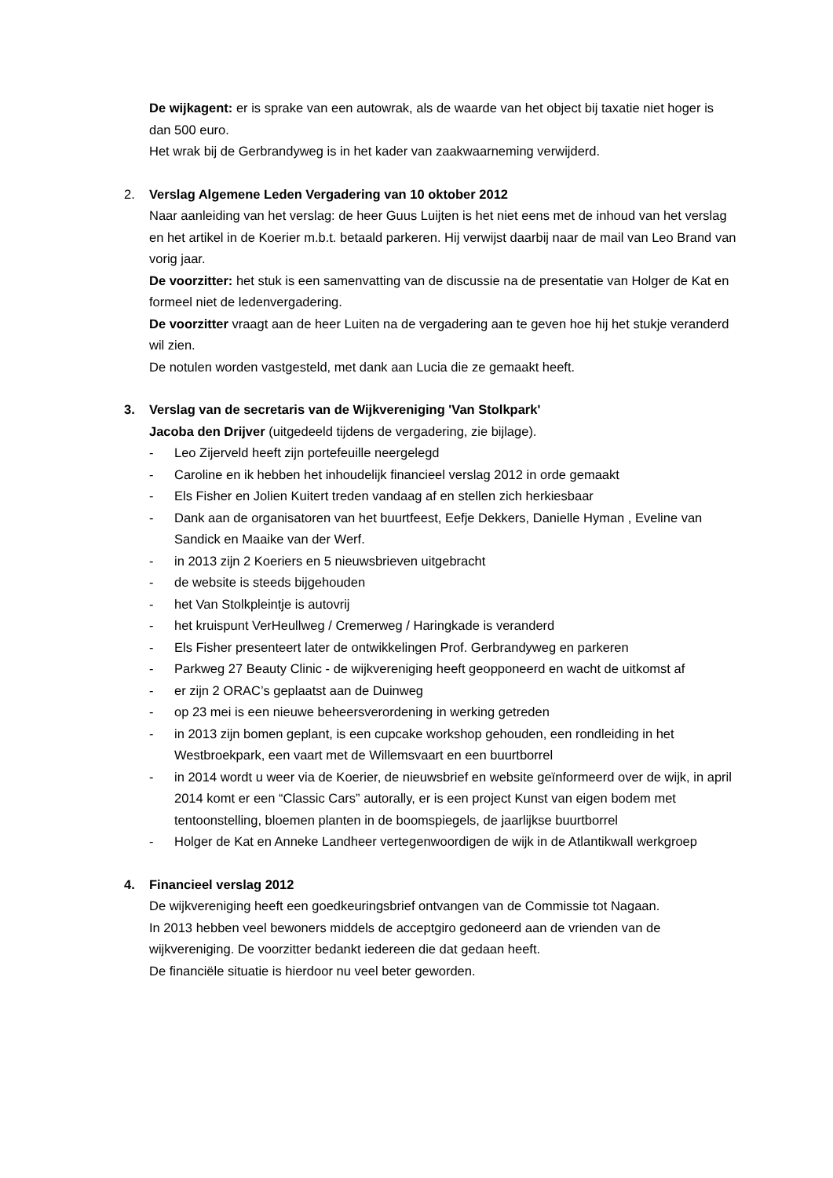De wijkagent: er is sprake van een autowrak, als de waarde van het object bij taxatie niet hoger is dan 500 euro.
Het wrak bij de Gerbrandyweg is in het kader van zaakwaarneming verwijderd.
2. Verslag Algemene Leden Vergadering van 10 oktober 2012
Naar aanleiding van het verslag: de heer Guus Luijten is het niet eens met de inhoud van het verslag en het artikel in de Koerier m.b.t. betaald parkeren. Hij verwijst daarbij naar de mail van Leo Brand van vorig jaar.
De voorzitter: het stuk is een samenvatting van de discussie na de presentatie van Holger de Kat en formeel niet de ledenvergadering.
De voorzitter vraagt aan de heer Luiten na de vergadering aan te geven hoe hij het stukje veranderd wil zien.
De notulen worden vastgesteld, met dank aan Lucia die ze gemaakt heeft.
3. Verslag van de secretaris van de Wijkvereniging 'Van Stolkpark'
Jacoba den Drijver (uitgedeeld tijdens de vergadering, zie bijlage).
- Leo Zijerveld heeft zijn portefeuille neergelegd
- Caroline en ik hebben het inhoudelijk financieel verslag 2012 in orde gemaakt
- Els Fisher en Jolien Kuitert treden vandaag af en stellen zich herkiesbaar
- Dank aan de organisatoren van het buurtfeest, Eefje Dekkers, Danielle Hyman , Eveline van Sandick en Maaike van der Werf.
- in 2013 zijn 2 Koeriers en 5 nieuwsbrieven uitgebracht
- de website is steeds bijgehouden
- het Van Stolkpleintje is autovrij
- het kruispunt VerHeullweg / Cremerweg / Haringkade is veranderd
- Els Fisher presenteert later de ontwikkelingen Prof. Gerbrandyweg en parkeren
- Parkweg 27 Beauty Clinic - de wijkvereniging heeft geopponeerd en wacht de uitkomst af
- er zijn 2 ORAC’s geplaatst aan de Duinweg
- op 23 mei is een nieuwe beheersverordening in werking getreden
- in 2013 zijn bomen geplant, is een cupcake workshop gehouden, een rondleiding in het Westbroekpark, een vaart met de Willemsvaart en een buurtborrel
- in 2014 wordt u weer via de Koerier, de nieuwsbrief en website geïnformeerd over de wijk, in april 2014 komt er een “Classic Cars” autorally, er is een project Kunst van eigen bodem met tentoonstelling, bloemen planten in de boomspiegels, de jaarlijkse buurtborrel
- Holger de Kat en Anneke Landheer vertegenwoordigen de wijk in de Atlantikwall werkgroep
4. Financieel verslag 2012
De wijkvereniging heeft een goedkeuringsbrief ontvangen van de Commissie tot Nagaan.
In 2013 hebben veel bewoners middels de acceptgiro gedoneerd aan de vrienden van de wijkvereniging. De voorzitter bedankt iedereen die dat gedaan heeft.
De financiële situatie is hierdoor nu veel beter geworden.